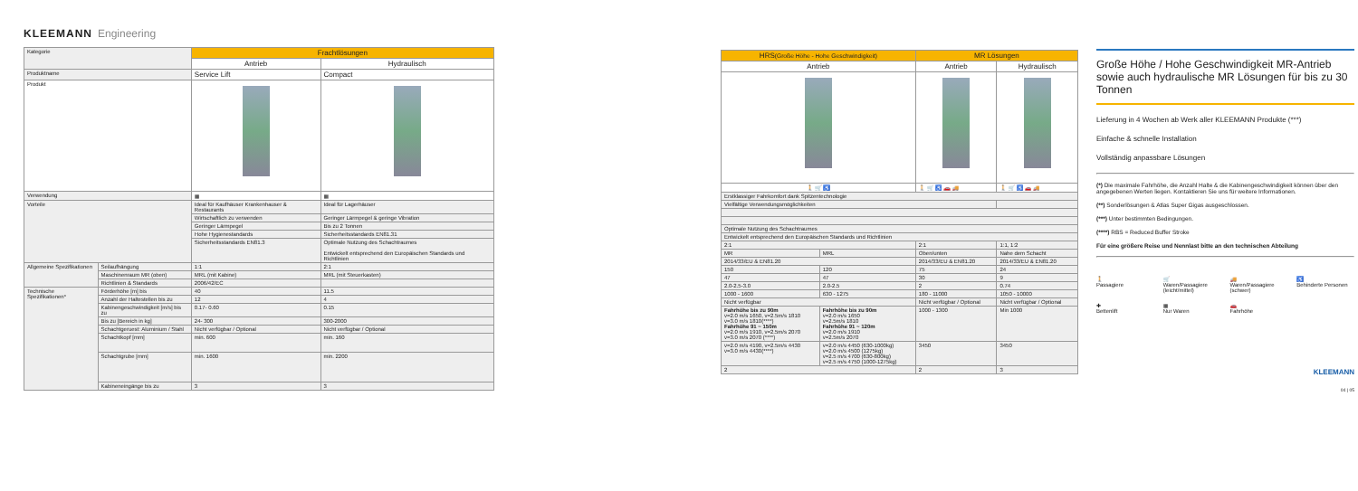KLEEMANN Engineering
| Kategorie | | Frachtlösungen | |
| | | Antrieb | Hydraulisch |
| Produktname | | Service Lift | Compact |
| Produkt | | | |
| Verwendung | | ▦ | ▦ |
| Vorteile | | Ideal für Kaufhäuser Krankenhauser & Restaurants | Ideal für Lagerhäuser |
| | | Wirtschaftlich zu verwenden | Geringer Lärmpegel & geringe Vibration |
| | | Geringer Lärmpegel | Bis zu 2 Tonnen |
| | | Hohe Hygienestandards | Sicherheitsstandards EN81.31 |
| | | Sicherheitsstandards EN81.3 | Optimale Nutzung des Schachtraumes Entwickelt entsprechend den Europäischen Standards und Richtlinien |
| Allgemeine Spezifikationen | Seilaufhängung | 1:1 | 2:1 |
| | Maschinenraum MR (oben) | MRL (mit Kabine) | MRL (mit Steuerkasten) |
| | Richtlinien & Standards | 2006/42/EC | |
| Technische Spezifikationen* | Förderhöhe [m] bis | 40 | 11.5 |
| | Anzahl der Haltestellen bis zu | 12 | 4 |
| | Kabinengeschwindigkeit [m/s] bis zu | 0.17- 0.60 | 0.15 |
| | Bis zu [Bereich in kg] | 24- 300 | 300-2000 |
| | Schachtgeruest: Aluminium / Stahl | Nicht verfügbar / Optional | Nicht verfügbar / Optional |
| | Schachtkopf [mm] | min. 600 | min. 160 |
| | Schachtgrube [mm] | min. 1600 | min. 2200 |
| | Kabineneingänge bis zu | 3 | 3 |
| HRS (Große Höhe - Hohe Geschwindigkeit) | | MR Lösungen | |
| --- | --- | --- | --- |
| Antrieb | | Antrieb | Hydraulisch |
| 🚶 🛒 ♿ | | 🚶 🛒 ♿ 🚗 🚚 | 🚶 🛒 ♿ 🚗 🚚 |
| Erstklassiger Fahrkomfort dank Spitzentechnologie | | | |
| Vielfältige Verwendungsmöglichkeiten | | | |
| Optimale Nutzung des Schachtraumes | | | |
| Entwickelt entsprechend den Europäischen Standards und Richtlinien | | | |
| 2:1 | | 2:1 | 1:1, 1:2 |
| MR | MRL | Oben/unten | Nahe dem Schacht |
| 2014/33/EU & EN81.20 | | 2014/33/EU & EN81.20 | 2014/33/EU & EN81.20 |
| 150 | 120 | 75 | 24 |
| 47 | 47 | 30 | 9 |
| 2.0-2.5-3.0 | 2.0-2.5 | 2 | 0.74 |
| 1000 - 1600 | 630 - 1275 | 180 - 11000 | 1050 - 10000 |
| Nicht verfügbar | | Nicht verfügbar / Optional | Nicht verfügbar / Optional |
| Fahrhöhe bis zu 90m v=2.0 m/s 1650, v=2.5m/s 1810 v=3.0 m/s 1810(****) Fahrhöhe 91 ~ 150m v=2.0 m/s 1910, v=2.5m/s 2070 v=3.0 m/s 2070 (****) | Fahrhöhe bis zu 90m v=2.0 m/s 1650 v=2.5m/s 1810 Fahrhöhe 91 ~ 120m v=2.0 m/s 1910 v=2.5m/s 2070 | 1000 - 1300 | Min 1000 |
| v=2.0 m/s 4190, v=2.5m/s 4430 v=3.0 m/s 4430(****) | v=2.0 m/s 4450 (630-1000kg) v=2.0 m/s 4500 (1275kg) v=2.5 m/s 4700 (630-800kg) v=2.5 m/s 4750 (1000-1275kg) | 3450 | 3450 |
| 2 | | 2 | 3 |
Große Höhe / Hohe Geschwindigkeit MR-Antrieb sowie auch hydraulische MR Lösungen für bis zu 30 Tonnen
Lieferung in 4 Wochen ab Werk aller KLEEMANN Produkte (***)
Einfache & schnelle Installation
Vollständig anpassbare Lösungen
(*) Die maximale Fahrhöhe, die Anzahl Halte & die Kabinengeschwindigkeit können über den angegebenen Werten liegen. Kontaktieren Sie uns für weitere Informationen.
(**) Sonderlösungen & Atlas Super Gigas ausgeschlossen.
(***) Unter bestimmten Bedingungen.
(****) RBS = Reduced Buffer Stroke
Für eine größere Reise und Nennlast bitte an den technischen Abteilung
🚶
Passagiere
🛒
Waren/Passagiere (leicht/mittel)
🚚
Waren/Passagiere (schwer)
♿
Behinderte Personen
✚
Bettenlift
▦
Nur Waren
🚗
Fahrhöhe
KLEEMANN
04 | 05